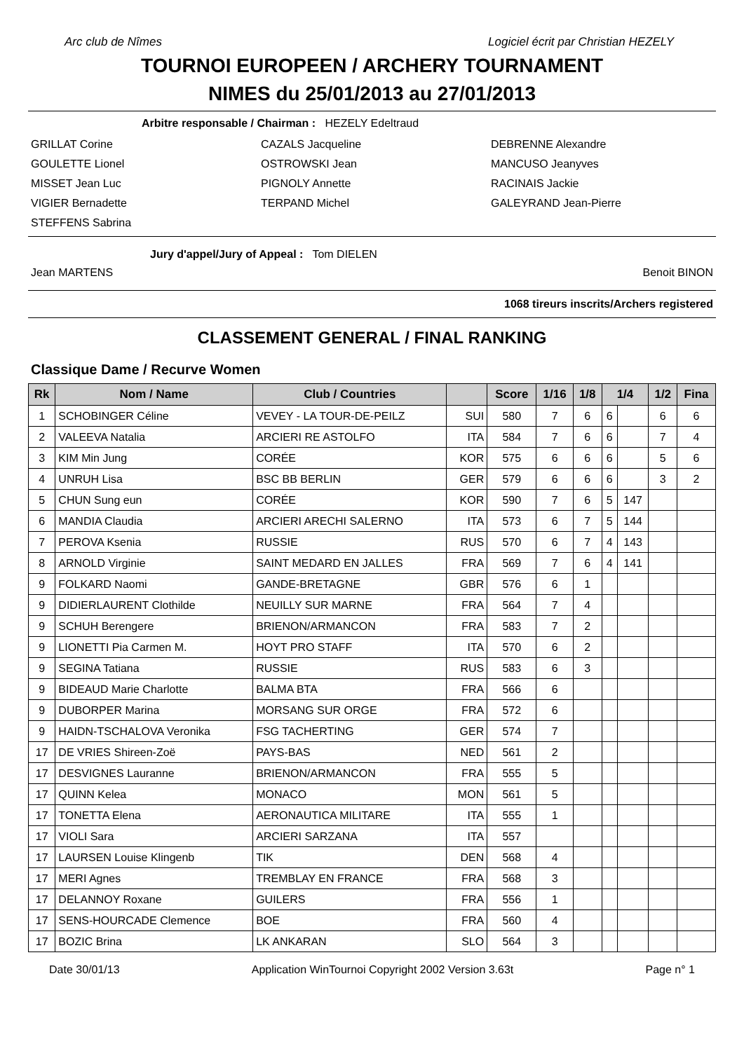Arc club de Nîmes Logiciel écrit par Christian HEZELY
TOURNOI EUROPEEN / ARCHERY TOURNAMENT
NIMES du 25/01/2013 au 27/01/2013
Arbitre responsable / Chairman : HEZELY Edeltraud
GRILLAT Corine
CAZALS Jacqueline
DEBRENNE Alexandre
GOULETTE Lionel
OSTROWSKI Jean
MANCUSO Jeanyves
MISSET Jean Luc
PIGNOLY Annette
RACINAIS Jackie
VIGIER Bernadette
TERPAND Michel
GALEYRAND Jean-Pierre
STEFFENS Sabrina
Jury d'appel/Jury of Appeal : Tom DIELEN
Jean MARTENS Benoit BINON
1068 tireurs inscrits/Archers registered
CLASSEMENT GENERAL / FINAL RANKING
Classique Dame / Recurve Women
| Rk | Nom / Name | Club / Countries | | Score | 1/16 | 1/8 | 1/4 | | 1/2 | Fina |
| --- | --- | --- | --- | --- | --- | --- | --- | --- | --- | --- |
| 1 | SCHOBINGER Céline | VEVEY - LA TOUR-DE-PEILZ | SUI | 580 | 7 | 6 | 6 | | 6 | 6 |
| 2 | VALEEVA Natalia | ARCIERI RE ASTOLFO | ITA | 584 | 7 | 6 | 6 | | 7 | 4 |
| 3 | KIM Min Jung | CORÉE | KOR | 575 | 6 | 6 | 6 | | 5 | 6 |
| 4 | UNRUH Lisa | BSC BB BERLIN | GER | 579 | 6 | 6 | 6 | | 3 | 2 |
| 5 | CHUN Sung eun | CORÉE | KOR | 590 | 7 | 6 | 5 | 147 | | |
| 6 | MANDIA Claudia | ARCIERI ARECHI SALERNO | ITA | 573 | 6 | 7 | 5 | 144 | | |
| 7 | PEROVA Ksenia | RUSSIE | RUS | 570 | 6 | 7 | 4 | 143 | | |
| 8 | ARNOLD Virginie | SAINT MEDARD EN JALLES | FRA | 569 | 7 | 6 | 4 | 141 | | |
| 9 | FOLKARD Naomi | GANDE-BRETAGNE | GBR | 576 | 6 | 1 | | | | |
| 9 | DIDIERLAURENT Clothilde | NEUILLY SUR MARNE | FRA | 564 | 7 | 4 | | | | |
| 9 | SCHUH Berengere | BRIENON/ARMANCON | FRA | 583 | 7 | 2 | | | | |
| 9 | LIONETTI Pia Carmen M. | HOYT PRO STAFF | ITA | 570 | 6 | 2 | | | | |
| 9 | SEGINA Tatiana | RUSSIE | RUS | 583 | 6 | 3 | | | | |
| 9 | BIDEAUD Marie Charlotte | BALMA BTA | FRA | 566 | 6 | | | | | |
| 9 | DUBORPER Marina | MORSANG SUR ORGE | FRA | 572 | 6 | | | | | |
| 9 | HAIDN-TSCHALOVA Veronika | FSG TACHERTING | GER | 574 | 7 | | | | | |
| 17 | DE VRIES Shireen-Zoë | PAYS-BAS | NED | 561 | 2 | | | | | |
| 17 | DESVIGNES Lauranne | BRIENON/ARMANCON | FRA | 555 | 5 | | | | | |
| 17 | QUINN Kelea | MONACO | MON | 561 | 5 | | | | | |
| 17 | TONETTA Elena | AERONAUTICA MILITARE | ITA | 555 | 1 | | | | | |
| 17 | VIOLI Sara | ARCIERI SARZANA | ITA | 557 | | | | | | |
| 17 | LAURSEN Louise Klingenb | TIK | DEN | 568 | 4 | | | | | |
| 17 | MERI Agnes | TREMBLAY EN FRANCE | FRA | 568 | 3 | | | | | |
| 17 | DELANNOY Roxane | GUILERS | FRA | 556 | 1 | | | | | |
| 17 | SENS-HOURCADE Clemence | BOE | FRA | 560 | 4 | | | | | |
| 17 | BOZIC Brina | LK ANKARAN | SLO | 564 | 3 | | | | | |
Date 30/01/13 Application WinTournoi Copyright 2002 Version 3.63t Page n° 1